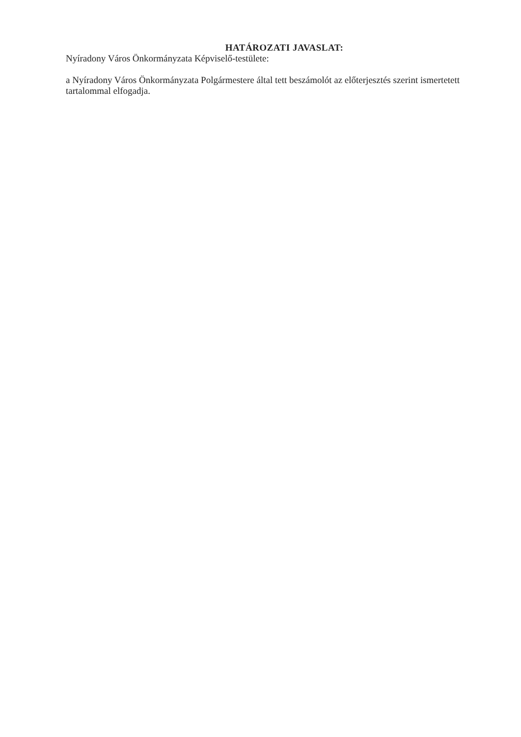HATÁROZATI JAVASLAT:
Nyíradony Város Önkormányzata Képviselő-testülete:
a Nyíradony Város Önkormányzata Polgármestere által tett beszámolót az előterjesztés szerint ismertetett tartalommal elfogadja.